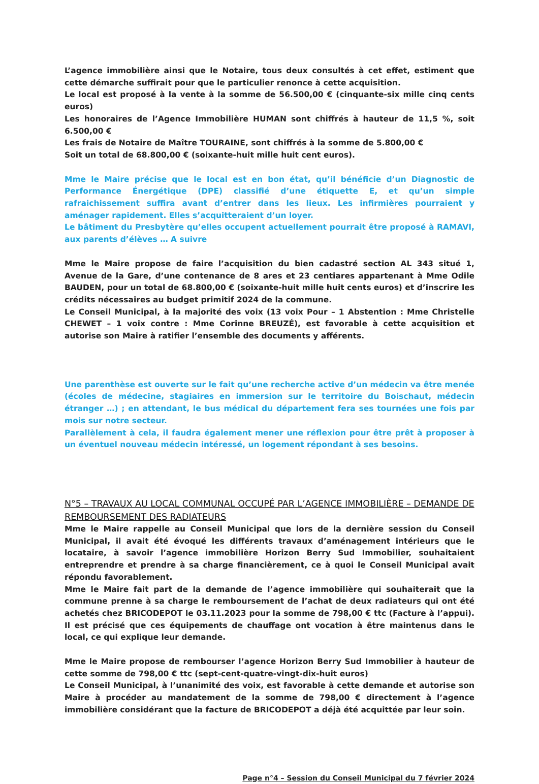L’agence immobilière ainsi que le Notaire, tous deux consultés à cet effet, estiment que cette démarche suffirait pour que le particulier renonce à cette acquisition.
Le local est proposé à la vente à la somme de 56.500,00 € (cinquante-six mille cinq cents euros)
Les honoraires de l’Agence Immobilière HUMAN sont chiffrés à hauteur de 11,5 %, soit 6.500,00 €
Les frais de Notaire de Maître TOURAINE, sont chiffrés à la somme de 5.800,00 €
Soit un total de 68.800,00 € (soixante-huit mille huit cent euros).
Mme le Maire précise que le local est en bon état, qu’il bénéficie d’un Diagnostic de Performance Énergétique (DPE) classifié d’une étiquette E, et qu’un simple rafraichissement suffira avant d’entrer dans les lieux. Les infirmières pourraient y aménager rapidement. Elles s’acquitteraient d’un loyer.
Le bâtiment du Presbytère qu’elles occupent actuellement pourrait être proposé à RAMAVI, aux parents d’élèves … A suivre
Mme le Maire propose de faire l’acquisition du bien cadastré section AL 343 situé 1, Avenue de la Gare, d’une contenance de 8 ares et 23 centiares appartenant à Mme Odile BAUDEN, pour un total de 68.800,00 € (soixante-huit mille huit cents euros) et d’inscrire les crédits nécessaires au budget primitif 2024 de la commune.
Le Conseil Municipal, à la majorité des voix (13 voix Pour – 1 Abstention : Mme Christelle CHEWET – 1 voix contre : Mme Corinne BREUZÉ), est favorable à cette acquisition et autorise son Maire à ratifier l’ensemble des documents y afférents.
Une parenthèse est ouverte sur le fait qu’une recherche active d’un médecin va être menée (écoles de médecine, stagiaires en immersion sur le territoire du Boischaut, médecin étranger …) ; en attendant, le bus médical du département fera ses tournées une fois par mois sur notre secteur.
Parallèlement à cela, il faudra également mener une réflexion pour être prêt à proposer à un éventuel nouveau médecin intéressé, un logement répondant à ses besoins.
N°5 – TRAVAUX AU LOCAL COMMUNAL OCCUPÉ PAR L’AGENCE IMMOBILIÈRE – DEMANDE DE REMBOURSEMENT DES RADIATEURS
Mme le Maire rappelle au Conseil Municipal que lors de la dernière session du Conseil Municipal, il avait été évoqué les différents travaux d’aménagement intérieurs que le locataire, à savoir l’agence immobilière Horizon Berry Sud Immobilier, souhaitaient entreprendre et prendre à sa charge financièrement, ce à quoi le Conseil Municipal avait répondu favorablement.
Mme le Maire fait part de la demande de l’agence immobilière qui souhaiterait que la commune prenne à sa charge le remboursement de l’achat de deux radiateurs qui ont été achetés chez BRICODEPOT le 03.11.2023 pour la somme de 798,00 € ttc (Facture à l’appui). Il est précisé que ces équipements de chauffage ont vocation à être maintenus dans le local, ce qui explique leur demande.
Mme le Maire propose de rembourser l’agence Horizon Berry Sud Immobilier à hauteur de cette somme de 798,00 € ttc (sept-cent-quatre-vingt-dix-huit euros)
Le Conseil Municipal, à l’unanimité des voix, est favorable à cette demande et autorise son Maire à procéder au mandatement de la somme de 798,00 € directement à l’agence immobilière considérant que la facture de BRICODEPOT a déjà été acquittée par leur soin.
Page n°4 – Session du Conseil Municipal du 7 février 2024